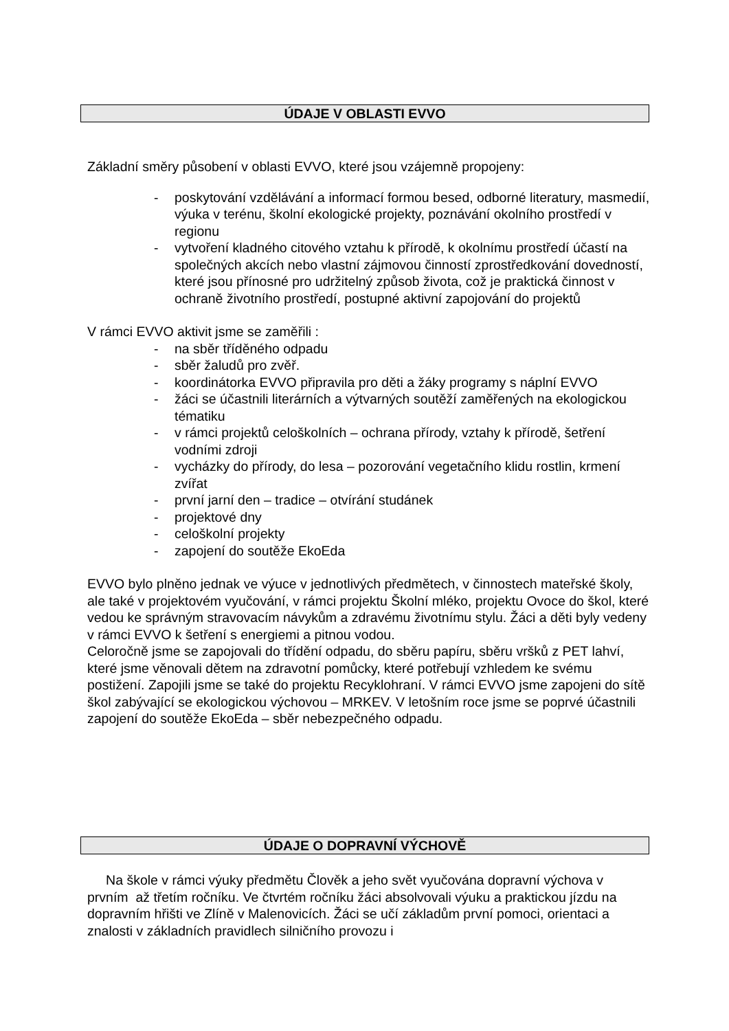ÚDAJE V OBLASTI EVVO
Základní směry působení v oblasti EVVO, které jsou vzájemně propojeny:
- poskytování vzdělávání a informací formou besed, odborné literatury, masmedií, výuka v terénu, školní ekologické projekty, poznávání okolního prostředí v regionu
- vytvoření kladného citového vztahu k přírodě, k okolnímu prostředí účastí na společných akcích nebo vlastní zájmovou činností zprostředkování dovedností, které jsou přínosné pro udržitelný způsob života, což je praktická činnost v ochraně životního prostředí, postupné aktivní zapojování do projektů
V rámci EVVO aktivit jsme se zaměřili :
- na sběr tříděného odpadu
- sběr žaludů pro zvěř.
- koordinátorka EVVO připravila pro děti a žáky programy s náplní EVVO
- žáci se účastnili literárních a výtvarných soutěží zaměřených na ekologickou tématiku
- v rámci projektů celoškolních – ochrana přírody, vztahy k přírodě, šetření vodními zdroji
- vycházky do přírody, do lesa – pozorování vegetačního klidu rostlin, krmení zvířat
- první jarní den – tradice – otvírání studánek
- projektové dny
- celoškolní projekty
- zapojení do soutěže EkoEda
EVVO bylo plněno jednak ve výuce v jednotlivých předmětech, v činnostech mateřské školy, ale také v projektovém vyučování, v rámci projektu Školní mléko, projektu Ovoce do škol, které vedou ke správným stravovacím návykům a zdravému životnímu stylu. Žáci a děti byly vedeny v rámci EVVO k šetření s energiemi a pitnou vodou.
Celoročně jsme se zapojovali do třídění odpadu, do sběru papíru, sběru vršků z PET lahví, které jsme věnovali dětem na zdravotní pomůcky, které potřebují vzhledem ke svému postižení. Zapojili jsme se také do projektu Recyklohraní. V rámci EVVO jsme zapojeni do sítě škol zabývající se ekologickou výchovou – MRKEV. V letošním roce jsme se poprvé účastnili zapojení do soutěže EkoEda – sběr nebezpečného odpadu.
ÚDAJE O DOPRAVNÍ VÝCHOVĚ
Na škole v rámci výuky předmětu Člověk a jeho svět vyučována dopravní výchova v prvním až třetím ročníku. Ve čtvrtém ročníku žáci absolvovali výuku a praktickou jízdu na dopravním hřišti ve Zlíně v Malenovicích. Žáci se učí základům první pomoci, orientaci a znalosti v základních pravidlech silničního provozu i